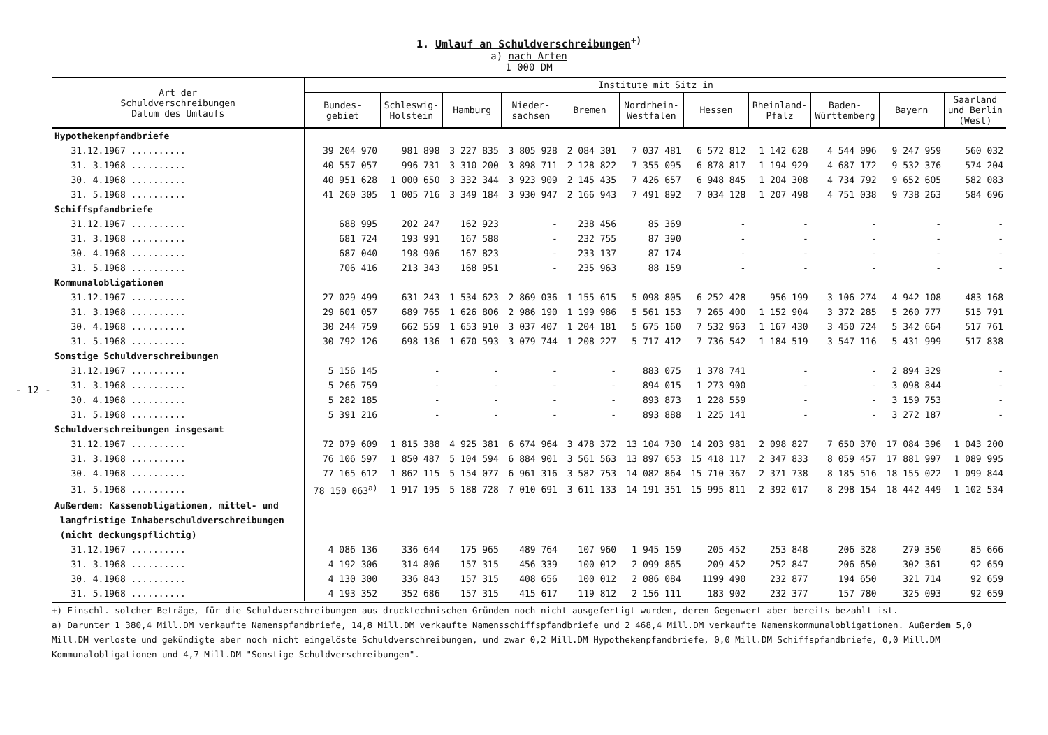- 12 -
1. Umlauf an Schuldverschreibungen<sup>+)</sup>
a) nach Arten
1 000 DM
| Art der Schuldverschreibungen Datum des Umlaufs | Institute mit Sitz in | | | | | | | | | | |
| --- | --- | --- | --- | --- | --- | --- | --- | --- | --- | --- | --- |
| | Bundes- gebiet | Schleswig- Holstein | Hamburg | Nieder- sachsen | Bremen | Nordrhein- Westfalen | Hessen | Rheinland- Pfalz | Baden- Württemberg | Bayern | Saarland und Berlin (West) |
| Hypothekenpfandbriefe | | | | | | | | | | | |
| 31.12.1967 .......... | 39 204 970 | 981 898 | 3 227 835 | 3 805 928 | 2 084 301 | 7 037 481 | 6 572 812 | 1 142 628 | 4 544 096 | 9 247 959 | 560 032 |
| 31. 3.1968 .......... | 40 557 057 | 996 731 | 3 310 200 | 3 898 711 | 2 128 822 | 7 355 095 | 6 878 817 | 1 194 929 | 4 687 172 | 9 532 376 | 574 204 |
| 30. 4.1968 .......... | 40 951 628 | 1 000 650 | 3 332 344 | 3 923 909 | 2 145 435 | 7 426 657 | 6 948 845 | 1 204 308 | 4 734 792 | 9 652 605 | 582 083 |
| 31. 5.1968 .......... | 41 260 305 | 1 005 716 | 3 349 184 | 3 930 947 | 2 166 943 | 7 491 892 | 7 034 128 | 1 207 498 | 4 751 038 | 9 738 263 | 584 696 |
| Schiffspfandbriefe | | | | | | | | | | | |
| 31.12.1967 .......... | 688 995 | 202 247 | 162 923 | - | 238 456 | 85 369 | - | - | - | - | - |
| 31. 3.1968 .......... | 681 724 | 193 991 | 167 588 | - | 232 755 | 87 390 | - | - | - | - | - |
| 30. 4.1968 .......... | 687 040 | 198 906 | 167 823 | - | 233 137 | 87 174 | - | - | - | - | - |
| 31. 5.1968 .......... | 706 416 | 213 343 | 168 951 | - | 235 963 | 88 159 | - | - | - | - | - |
| Kommunalobligationen | | | | | | | | | | | |
| 31.12.1967 .......... | 27 029 499 | 631 243 | 1 534 623 | 2 869 036 | 1 155 615 | 5 098 805 | 6 252 428 | 956 199 | 3 106 274 | 4 942 108 | 483 168 |
| 31. 3.1968 .......... | 29 601 057 | 689 765 | 1 626 806 | 2 986 190 | 1 199 986 | 5 561 153 | 7 265 400 | 1 152 904 | 3 372 285 | 5 260 777 | 515 791 |
| 30. 4.1968 .......... | 30 244 759 | 662 559 | 1 653 910 | 3 037 407 | 1 204 181 | 5 675 160 | 7 532 963 | 1 167 430 | 3 450 724 | 5 342 664 | 517 761 |
| 31. 5.1968 .......... | 30 792 126 | 698 136 | 1 670 593 | 3 079 744 | 1 208 227 | 5 717 412 | 7 736 542 | 1 184 519 | 3 547 116 | 5 431 999 | 517 838 |
| Sonstige Schuldverschreibungen | | | | | | | | | | | |
| 31.12.1967 .......... | 5 156 145 | - | - | - | - | 883 075 | 1 378 741 | - | - | 2 894 329 | - |
| 31. 3.1968 .......... | 5 266 759 | - | - | - | - | 894 015 | 1 273 900 | - | - | 3 098 844 | - |
| 30. 4.1968 .......... | 5 282 185 | - | - | - | - | 893 873 | 1 228 559 | - | - | 3 159 753 | - |
| 31. 5.1968 .......... | 5 391 216 | - | - | - | - | 893 888 | 1 225 141 | - | - | 3 272 187 | - |
| Schuldverschreibungen insgesamt | | | | | | | | | | | |
| 31.12.1967 .......... | 72 079 609 | 1 815 388 | 4 925 381 | 6 674 964 | 3 478 372 | 13 104 730 | 14 203 981 | 2 098 827 | 7 650 370 | 17 084 396 | 1 043 200 |
| 31. 3.1968 .......... | 76 106 597 | 1 850 487 | 5 104 594 | 6 884 901 | 3 561 563 | 13 897 653 | 15 418 117 | 2 347 833 | 8 059 457 | 17 881 997 | 1 089 995 |
| 30. 4.1968 .......... | 77 165 612 | 1 862 115 | 5 154 077 | 6 961 316 | 3 582 753 | 14 082 864 | 15 710 367 | 2 371 738 | 8 185 516 | 18 155 022 | 1 099 844 |
| 31. 5.1968 .......... | 78 150 063<sup>a)</sup> | 1 917 195 | 5 188 728 | 7 010 691 | 3 611 133 | 14 191 351 | 15 995 811 | 2 392 017 | 8 298 154 | 18 442 449 | 1 102 534 |
| Außerdem: Kassenobligationen, mittel- und langfristige Inhaberschuldverschreibungen (nicht deckungspflichtig) | | | | | | | | | | | |
| 31.12.1967 .......... | 4 086 136 | 336 644 | 175 965 | 489 764 | 107 960 | 1 945 159 | 205 452 | 253 848 | 206 328 | 279 350 | 85 666 |
| 31. 3.1968 .......... | 4 192 306 | 314 806 | 157 315 | 456 339 | 100 012 | 2 099 865 | 209 452 | 252 847 | 206 650 | 302 361 | 92 659 |
| 30. 4.1968 .......... | 4 130 300 | 336 843 | 157 315 | 408 656 | 100 012 | 2 086 084 | 1199 490 | 232 877 | 194 650 | 321 714 | 92 659 |
| 31. 5.1968 .......... | 4 193 352 | 352 686 | 157 315 | 415 617 | 119 812 | 2 156 111 | 183 902 | 232 377 | 157 780 | 325 093 | 92 659 |
+) Einschl. solcher Beträge, für die Schuldverschreibungen aus drucktechnischen Gründen noch nicht ausgefertigt wurden, deren Gegenwert aber bereits bezahlt ist.
a) Darunter 1 380,4 Mill.DM verkaufte Namenspfandbriefe, 14,8 Mill.DM verkaufte Namensschiffspfandbriefe und 2 468,4 Mill.DM verkaufte Namenskommunalobligationen. Außerdem 5,0 Mill.DM verloste und gekündigte aber noch nicht eingelöste Schuldverschreibungen, und zwar 0,2 Mill.DM Hypothekenpfandbriefe, 0,0 Mill.DM Schiffspfandbriefe, 0,0 Mill.DM Kommunalobligationen und 4,7 Mill.DM "Sonstige Schuldverschreibungen".